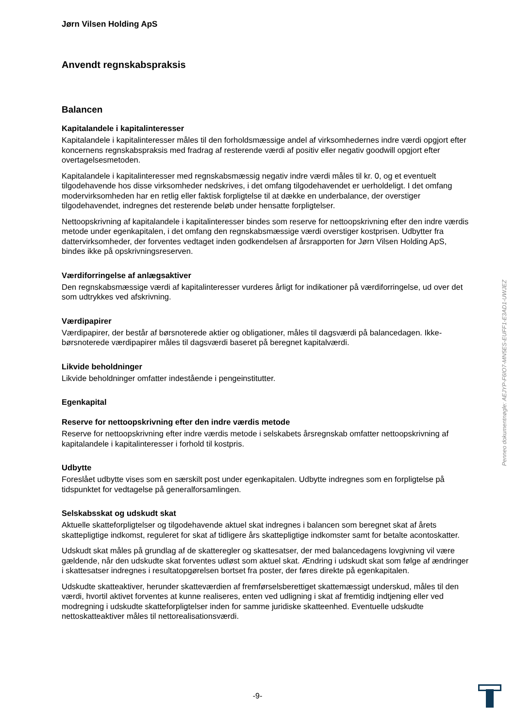Jørn Vilsen Holding ApS
Anvendt regnskabspraksis
Balancen
Kapitalandele i kapitalinteresser
Kapitalandele i kapitalinteresser måles til den forholdsmæssige andel af virksomhedernes indre værdi opgjort efter koncernens regnskabspraksis med fradrag af resterende værdi af positiv eller negativ goodwill opgjort efter overtagelsesmetoden.
Kapitalandele i kapitalinteresser med regnskabsmæssig negativ indre værdi måles til kr. 0, og et eventuelt tilgodehavende hos disse virksomheder nedskrives, i det omfang tilgodehavendet er uerholdeligt. I det omfang modervirksomheden har en retlig eller faktisk forpligtelse til at dække en underbalance, der overstiger tilgodehavendet, indregnes det resterende beløb under hensatte forpligtelser.
Nettoopskrivning af kapitalandele i kapitalinteresser bindes som reserve for nettoopskrivning efter den indre værdis metode under egenkapitalen, i det omfang den regnskabsmæssige værdi overstiger kostprisen. Udbytter fra dattervirksomheder, der forventes vedtaget inden godkendelsen af årsrapporten for Jørn Vilsen Holding ApS, bindes ikke på opskrivningsreserven.
Værdiforringelse af anlægsaktiver
Den regnskabsmæssige værdi af kapitalinteresser vurderes årligt for indikationer på værdiforringelse, ud over det som udtrykkes ved afskrivning.
Værdipapirer
Værdipapirer, der består af børsnoterede aktier og obligationer, måles til dagsværdi på balancedagen. Ikke-børsnoterede værdipapirer måles til dagsværdi baseret på beregnet kapitalværdi.
Likvide beholdninger
Likvide beholdninger omfatter indestående i pengeinstitutter.
Egenkapital
Reserve for nettoopskrivning efter den indre værdis metode
Reserve for nettoopskrivning efter indre værdis metode i selskabets årsregnskab omfatter nettoopskrivning af kapitalandele i kapitalinteresser i forhold til kostpris.
Udbytte
Foreslået udbytte vises som en særskilt post under egenkapitalen. Udbytte indregnes som en forpligtelse på tidspunktet for vedtagelse på generalforsamlingen.
Selskabsskat og udskudt skat
Aktuelle skatteforpligtelser og tilgodehavende aktuel skat indregnes i balancen som beregnet skat af årets skattepligtige indkomst, reguleret for skat af tidligere års skattepligtige indkomster samt for betalte acontoskatter.
Udskudt skat måles på grundlag af de skatteregler og skattesatser, der med balancedagens lovgivning vil være gældende, når den udskudte skat forventes udløst som aktuel skat. Ændring i udskudt skat som følge af ændringer i skattesatser indregnes i resultatopgørelsen bortset fra poster, der føres direkte på egenkapitalen.
Udskudte skatteaktiver, herunder skatteværdien af fremførselsberettiget skattemæssigt underskud, måles til den værdi, hvortil aktivet forventes at kunne realiseres, enten ved udligning i skat af fremtidig indtjening eller ved modregning i udskudte skatteforpligtelser inden for samme juridiske skatteenhed. Eventuelle udskudte nettoskatteaktiver måles til nettorealisationsværdi.
Penneo dokumentnøgle: AEJYP-F6IO7-MN5ES-EUFF1-E3AD1-UWJEZ
-9-